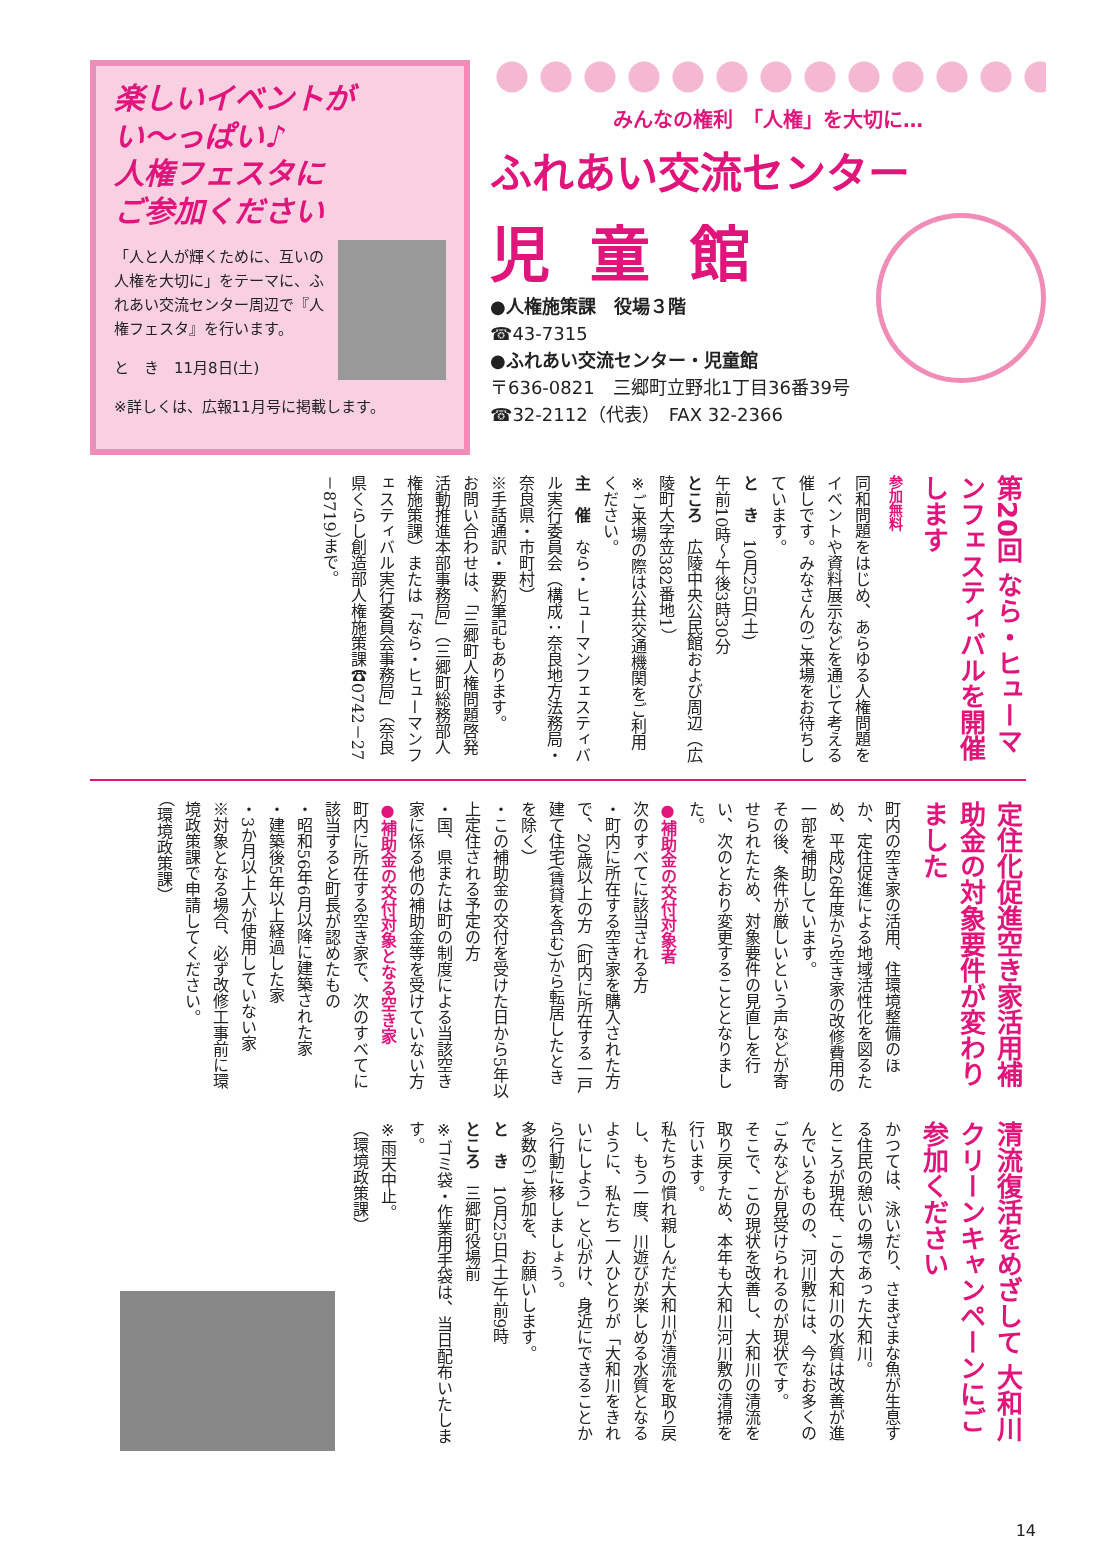楽しいイベントが
い～っぱい♪
人権フェスタに
ご参加ください
「人と人が輝くために、互いの人権を大切に」をテーマに、ふれあい交流センター周辺で『人権フェスタ』を行います。
と　き　11月8日(土)
※詳しくは、広報11月号に掲載します。
みんなの権利　「人権」を大切に…
ふれあい交流センター
児童館
●人権施策課　役場３階
☎43-7315
●ふれあい交流センター・児童館
〒636-0821　三郷町立野北1丁目36番39号
☎32-2112（代表）　FAX 32-2366
第20回 なら・ヒューマンフェスティバルを開催します
参加無料
同和問題をはじめ、あらゆる人権問題をイベントや資料展示などを通じて考える催しです。みなさんのご来場をお待ちしています。
と　き　10月25日(土)
午前10時～午後3時30分
ところ　広陵中央公民館および周辺（広陵町大字笠382番地1）
※ご来場の際は公共交通機関をご利用ください。
主　催　なら・ヒューマンフェスティバル実行委員会（構成：奈良地方法務局・奈良県・市町村）
※手話通訳・要約筆記もあります。
お問い合わせは、「三郷町人権問題啓発活動推進本部事務局」（三郷町総務部人権施策課）または「なら・ヒューマンフェスティバル実行委員会事務局」（奈良県くらし創造部人権施策課☎0742－27－8719）まで。
定住化促進空き家活用補助金の対象要件が変わりました
町内の空き家の活用、住環境整備のほか、定住促進による地域活性化を図るため、平成26年度から空き家の改修費用の一部を補助しています。
その後、条件が厳しいという声などが寄せられたため、対象要件の見直しを行い、次のとおり変更することとなりました。
●補助金の交付対象者
次のすべてに該当される方
・町内に所在する空き家を購入された方で、20歳以上の方（町内に所在する一戸建て住宅(賃貸を含む)から転居したときを除く）
・この補助金の交付を受けた日から5年以上定住される予定の方
・国、県または町の制度による当該空き家に係る他の補助金等を受けていない方
●補助金の交付対象となる空き家
町内に所在する空き家で、次のすべてに該当すると町長が認めたもの
・昭和56年6月以降に建築された家
・建築後5年以上経過した家
・3か月以上人が使用していない家
※対象となる場合、必ず改修工事前に環境政策課で申請してください。
（環境政策課）
清流復活をめざして 大和川クリーンキャンペーンにご参加ください
かつては、泳いだり、さまざまな魚が生息する住民の憩いの場であった大和川。
ところが現在、この大和川の水質は改善が進んでいるものの、河川敷には、今なお多くのごみなどが見受けられるのが現状です。
そこで、この現状を改善し、大和川の清流を取り戻すため、本年も大和川河川敷の清掃を行います。
私たちの慣れ親しんだ大和川が清流を取り戻し、もう一度、川遊びが楽しめる水質となるように、私たち一人ひとりが「大和川をきれいにしよう」と心がけ、身近にできることから行動に移しましょう。
多数のご参加を、お願いします。
と　き　10月25日(土)午前9時
ところ　三郷町役場前
※ゴミ袋・作業用手袋は、当日配布いたします。
※雨天中止。
（環境政策課）
14